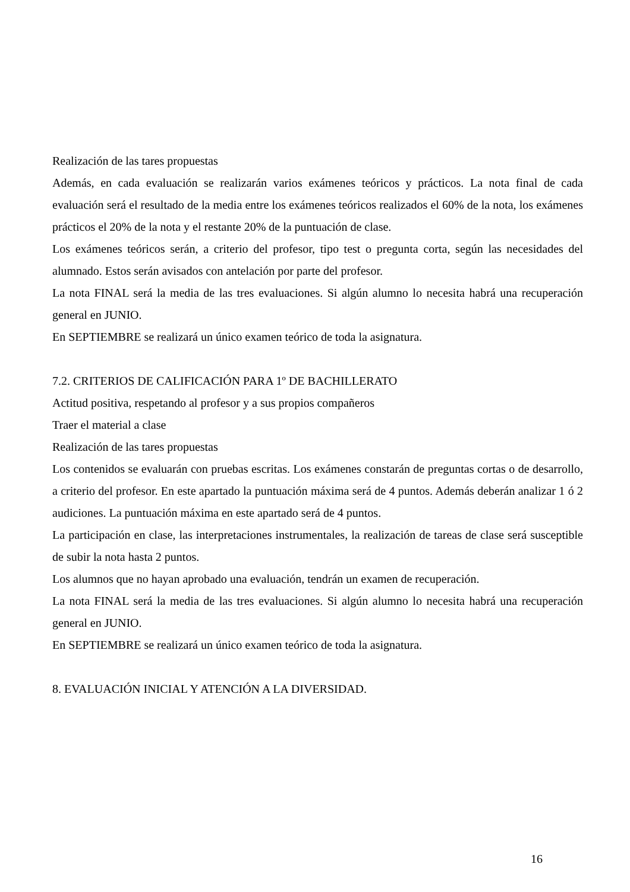Realización de las tares propuestas
Además, en cada evaluación se realizarán varios exámenes teóricos y prácticos. La nota final de cada evaluación será el resultado de la media entre los exámenes teóricos realizados el 60% de la nota, los exámenes prácticos el 20% de la nota y el restante 20% de la puntuación de clase.
Los exámenes teóricos serán, a criterio del profesor, tipo test o pregunta corta, según las necesidades del alumnado. Estos serán avisados con antelación por parte del profesor.
La nota FINAL será la media de las tres evaluaciones. Si algún alumno lo necesita habrá una recuperación general en JUNIO.
En SEPTIEMBRE se realizará un único examen teórico de toda la asignatura.
7.2. CRITERIOS DE CALIFICACIÓN PARA 1º DE BACHILLERATO
Actitud positiva, respetando al profesor y a sus propios compañeros
Traer el material a clase
Realización de las tares propuestas
Los contenidos se evaluarán con pruebas escritas. Los exámenes constarán de preguntas cortas o de desarrollo, a criterio del profesor. En este apartado la puntuación máxima será de 4 puntos. Además deberán analizar 1 ó 2 audiciones. La puntuación máxima en este apartado será de 4 puntos.
La participación en clase, las interpretaciones instrumentales, la realización de tareas de clase será susceptible de subir la nota hasta 2 puntos.
Los alumnos que no hayan aprobado una evaluación, tendrán un examen de recuperación.
La nota FINAL será la media de las tres evaluaciones. Si algún alumno lo necesita habrá una recuperación general en JUNIO.
En SEPTIEMBRE se realizará un único examen teórico de toda la asignatura.
8. EVALUACIÓN INICIAL Y ATENCIÓN A LA DIVERSIDAD.
16